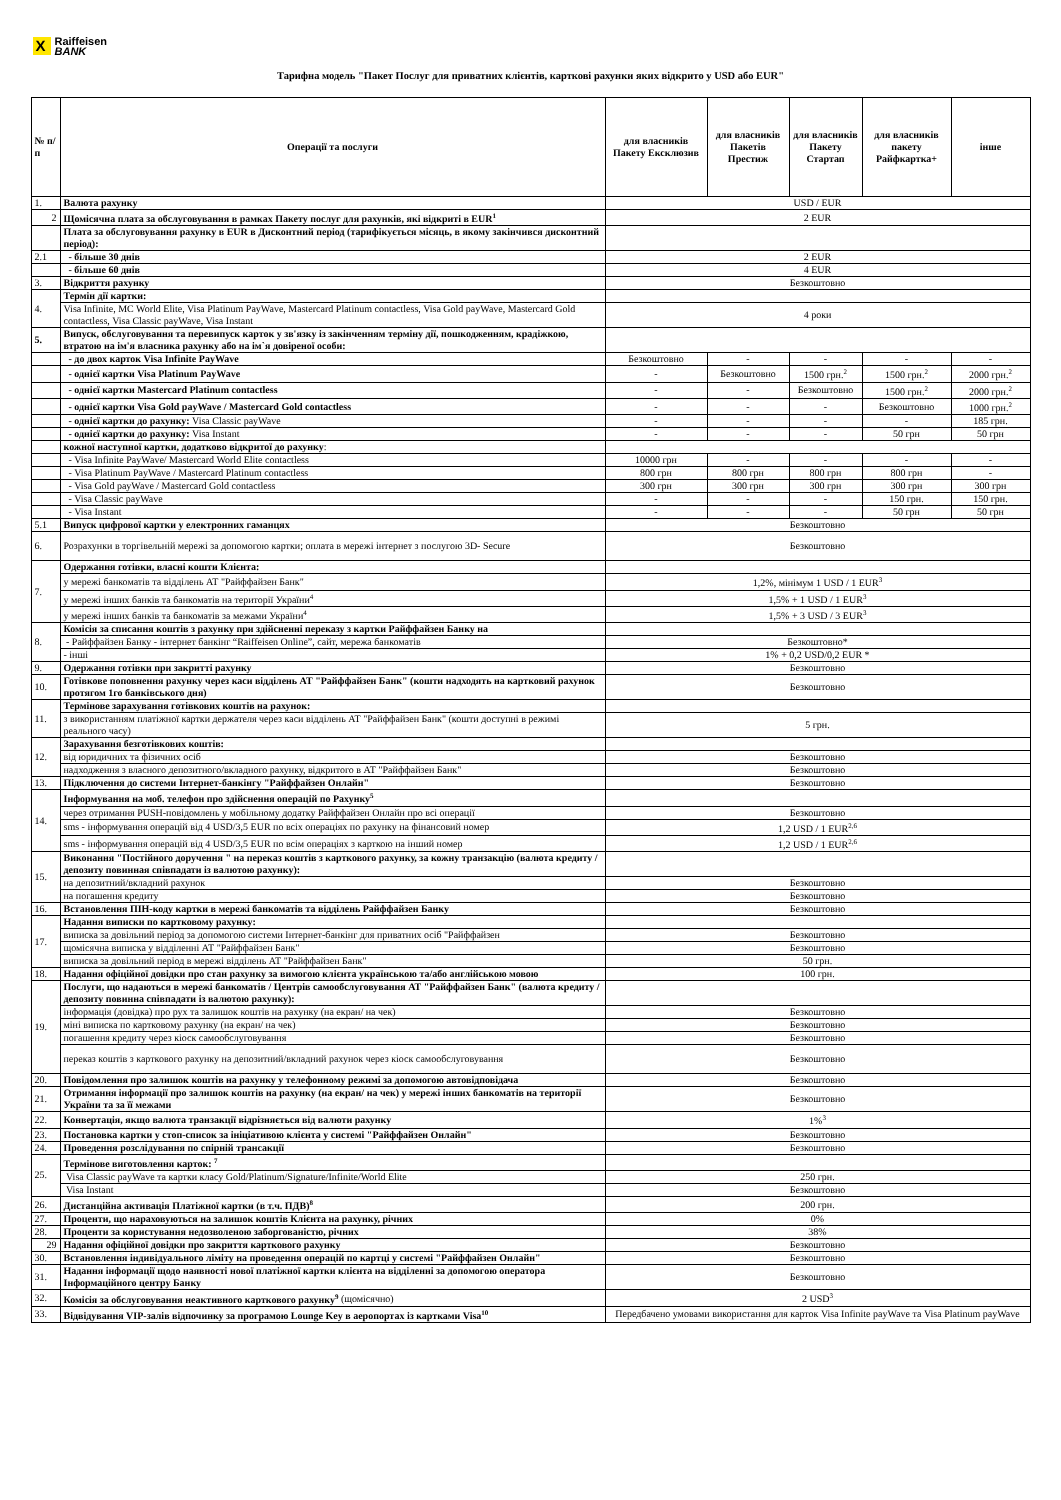X
Raiffeisen
BANK
Тарифна модель "Пакет Послуг для приватних клієнтів, карткові рахунки яких відкрито у USD або EUR"
| № п/п | Операції та послуги | для власників Пакету Ексклюзив | для власників Пакетів Престиж | для власників Пакету Стартап | для власників пакету Райфкартка+ | інше |
| --- | --- | --- | --- | --- | --- | --- |
| 1. | Валюта рахунку | USD / EUR | | | | |
| 2 | Щомісячна плата за обслуговування в рамках Пакету послуг для рахунків, які відкриті в EUR<sup>1</sup> | 2 EUR | | | | |
| | Плата за обслуговування рахунку в EUR в Дисконтний період (тарифікується місяць, в якому закінчився дисконтний період): | | | | | |
| 2.1 | - більше 30 днів | 2 EUR | | | | |
| | - більше 60 днів | 4 EUR | | | | |
| 3. | Відкриття рахунку | Безкоштовно | | | | |
| 4. | Термін дії картки: | | | | | |
| | Visa Infinite, MC World Elite, Visa Platinum PayWave, Mastercard Platinum contactless, Visa Gold payWave, Mastercard Gold contactless, Visa Classic payWave, Visa Instant | 4 роки | | | | |
| 5. | Випуск, обслуговування та перевипуск карток у зв'язку із закінченням терміну дії, пошкодженням, крадіжкою, втратою на ім'я власника рахунку або на ім`я довіреної особи: | | | | | |
| | - до двох карток Visa Infinite PayWave | Безкоштовно | - | - | - | - |
| | - однієї картки Visa Platinum PayWave | - | Безкоштовно | 1500 грн.<sup>2</sup> | 1500 грн.<sup>2</sup> | 2000 грн.<sup>2</sup> |
| | - однієї картки Mastercard Platinum contactless | - | - | Безкоштовно | 1500 грн.<sup>2</sup> | 2000 грн.<sup>2</sup> |
| | - однієї картки Visa Gold payWave / Mastercard Gold contactless | - | - | - | Безкоштовно | 1000 грн.<sup>2</sup> |
| | - однієї картки до рахунку: Visa Classic payWave | - | - | - | - | 185 грн. |
| | - однієї картки до рахунку: Visa Instant | - | - | - | 50 грн | 50 грн |
| | кожної наступної картки, додатково відкритої до рахунку : | | | | | |
| | - Visa Infinite PayWave/ Mastercard World Elite contactless | 10000 грн | - | - | - | - |
| | - Visa Platinum PayWave / Mastercard Platinum contactless | 800 грн | 800 грн | 800 грн | 800 грн | - |
| | - Visa Gold payWave / Mastercard Gold contactless | 300 грн | 300 грн | 300 грн | 300 грн | 300 грн |
| | - Visa Classic payWave | - | - | - | 150 грн. | 150 грн. |
| | - Visa Instant | - | - | - | 50 грн | 50 грн |
| 5.1 | Випуск цифрової картки у електронних гаманцях | Безкоштовно | | | | |
| 6. | Розрахунки в торгівельній мережі за допомогою картки; оплата в мережі інтернет з послугою 3D- Secure | Безкоштовно | | | | |
| 7. | Одержання готівки, власні кошти Клієнта: | | | | | |
| | у мережі банкоматів та відділень АТ "Райффайзен Банк" | 1,2%, мінімум 1 USD / 1 EUR<sup>3</sup> | | | | |
| | у мережі інших банків та банкоматів на території України<sup>4</sup> | 1,5% + 1 USD / 1 EUR<sup>3</sup> | | | | |
| | у мережі інших банків та банкоматів за межами України<sup>4</sup> | 1,5% + 3 USD / 3 EUR<sup>3</sup> | | | | |
| 8. | Комісія за списання коштів з рахунку при здійсненні переказу з картки Райффайзен Банку на | | | | | |
| | - Райффайзен Банку - інтернет банкінг “Raiffeisen Online”, сайт, мережа банкоматів | Безкоштовно* | | | | |
| | - інші | 1% + 0,2 USD/0,2 EUR * | | | | |
| 9. | Одержання готівки при закритті рахунку | Безкоштовно | | | | |
| 10. | Готівкове поповнення рахунку через каси відділень АТ "Райффайзен Банк" (кошти надходять на картковий рахунок протягом 1го банківського дня) | Безкоштовно | | | | |
| 11. | Термінове зарахування готівкових коштів на рахунок: | | | | | |
| | з використанням платіжної картки держателя через каси відділень АТ "Райффайзен Банк" (кошти доступні в режимі реального часу) | 5 грн. | | | | |
| 12. | Зарахування безготівкових коштів: | | | | | |
| | від юридичних та фізичних осіб | Безкоштовно | | | | |
| | надходження з власного депозитного/вкладного рахунку, відкритого в АТ "Райффайзен Банк" | Безкоштовно | | | | |
| 13. | Підключення до системи Інтернет-банкінгу "Райффайзен Онлайн" | Безкоштовно | | | | |
| 14. | Інформування на моб. телефон про здійснення операцій по Рахунку<sup>5</sup> | | | | | |
| | через отримання PUSH-повідомлень у мобільному додатку Райффайзен Онлайн про всі операції | Безкоштовно | | | | |
| | sms - інформування операцій від 4 USD/3,5 EUR по всіх операціях по рахунку на фінансовий номер | 1,2 USD / 1 EUR<sup>2,6</sup> | | | | |
| | sms - інформування операцій від 4 USD/3,5 EUR по всім операціях з карткою на інший номер | 1,2 USD / 1 EUR<sup>2,6</sup> | | | | |
| 15. | Виконання "Постійного доручення " на переказ коштів з карткового рахунку, за кожну транзакцію (валюта кредиту / депозиту повинная співпадати із валютою рахунку): | | | | | |
| | на депозитний/вкладний рахунок | Безкоштовно | | | | |
| | на погашення кредиту | Безкоштовно | | | | |
| 16. | Встановлення ПІН-коду картки в мережі банкоматів та відділень Райффайзен Банку | Безкоштовно | | | | |
| 17. | Надання виписки по картковому рахунку: | | | | | |
| | виписка за довільний період за допомогою системи Інтернет-банкінг для приватних осіб "Райффайзен | Безкоштовно | | | | |
| | щомісячна виписка у відділенні АТ "Райффайзен Банк" | Безкоштовно | | | | |
| | виписка за довільний період в мережі відділень АТ "Райффайзен Банк" | 50 грн. | | | | |
| 18. | Надання офіційної довідки про стан рахунку за вимогою клієнта українською та/або англійською мовою | 100 грн. | | | | |
| 19. | Послуги, що надаються в мережі банкоматів / Центрів самообслуговування АТ "Райффайзен Банк" (валюта кредиту / депозиту повинна співпадати із валютою рахунку): | | | | | |
| | інформація (довідка) про рух та залишок коштів на рахунку (на екран/ на чек) | Безкоштовно | | | | |
| | міні виписка по картковому рахунку (на екран/ на чек) | Безкоштовно | | | | |
| | погашення кредиту через кіоск самообслуговування | Безкоштовно | | | | |
| | переказ коштів з карткового рахунку на депозитний/вкладний рахунок через кіоск самообслуговування | Безкоштовно | | | | |
| 20. | Повідомлення про залишок коштів на рахунку у телефонному режимі за допомогою автовідповідача | Безкоштовно | | | | |
| 21. | Отримання інформації про залишок коштів на рахунку (на екран/ на чек) у мережі інших банкоматів на території України та за її межами | Безкоштовно | | | | |
| 22. | Конвертація, якщо валюта транзакції відрізняється від валюти рахунку | 1%<sup>3</sup> | | | | |
| 23. | Постановка картки у стоп-список за ініціативою клієнта у системі "Райффайзен Онлайн" | Безкоштовно | | | | |
| 24. | Проведення розслідування по спірній трансакції | Безкоштовно | | | | |
| 25. | Термінове виготовлення карток: <sup>7</sup> | | | | | |
| | Visa Classic payWave та картки класу Gold/Platinum/Signature/Infinite/World Elite | 250 грн. | | | | |
| | Visa Instant | Безкоштовно | | | | |
| 26. | Дистанційна активація Платіжної картки (в т.ч. ПДВ)<sup>8</sup> | 200 грн. | | | | |
| 27. | Проценти, що нараховуються на залишок коштів Клієнта на рахунку, річних | 0% | | | | |
| 28. | Проценти за користування недозволеною заборгованістю, річних | 38% | | | | |
| 29 | Надання офіційної довідки про закриття карткового рахунку | Безкоштовно | | | | |
| 30. | Встановлення індивідуального ліміту на проведення операцій по картці у системі "Райффайзен Онлайн" | Безкоштовно | | | | |
| 31. | Надання інформації щодо наявності нової платіжної картки клієнта на відділенні за допомогою оператора Інформаційного центру Банку | Безкоштовно | | | | |
| 32. | Комісія за обслуговування неактивного карткового рахунку<sup>9</sup> (щомісячно) | 2 USD<sup>3</sup> | | | | |
| 33. | Відвідування VIP-залів відпочинку за програмою Lounge Key в аеропортах із картками Visa<sup>10</sup> | Передбачено умовами використання для карток Visa Infinite payWave та Visa Platinum payWave | | | | |